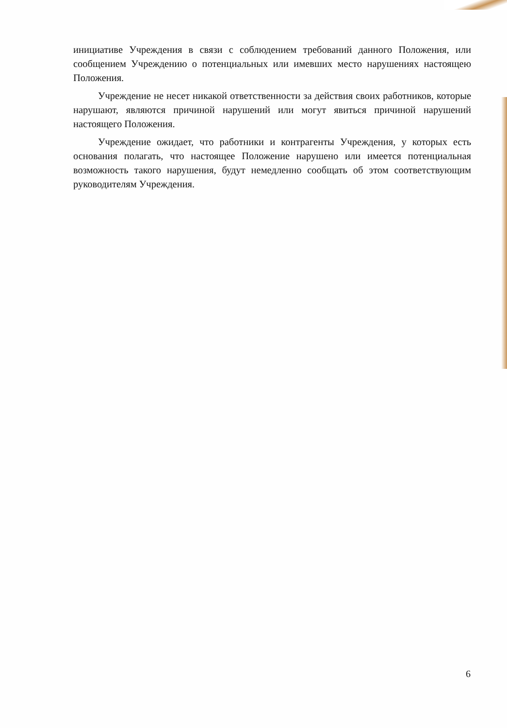инициативе Учреждения в связи с соблюдением требований данного Положения, или сообщением Учреждению о потенциальных или имевших место нарушениях настоящею Положения.
Учреждение не несет никакой ответственности за действия своих работников, которые нарушают, являются причиной нарушений или могут явиться причиной нарушений настоящего Положения.
Учреждение ожидает, что работники и контрагенты Учреждения, у которых есть основания полагать, что настоящее Положение нарушено или имеется потенциальная возможность такого нарушения, будут немедленно сообщать об этом соответствующим руководителям Учреждения.
6